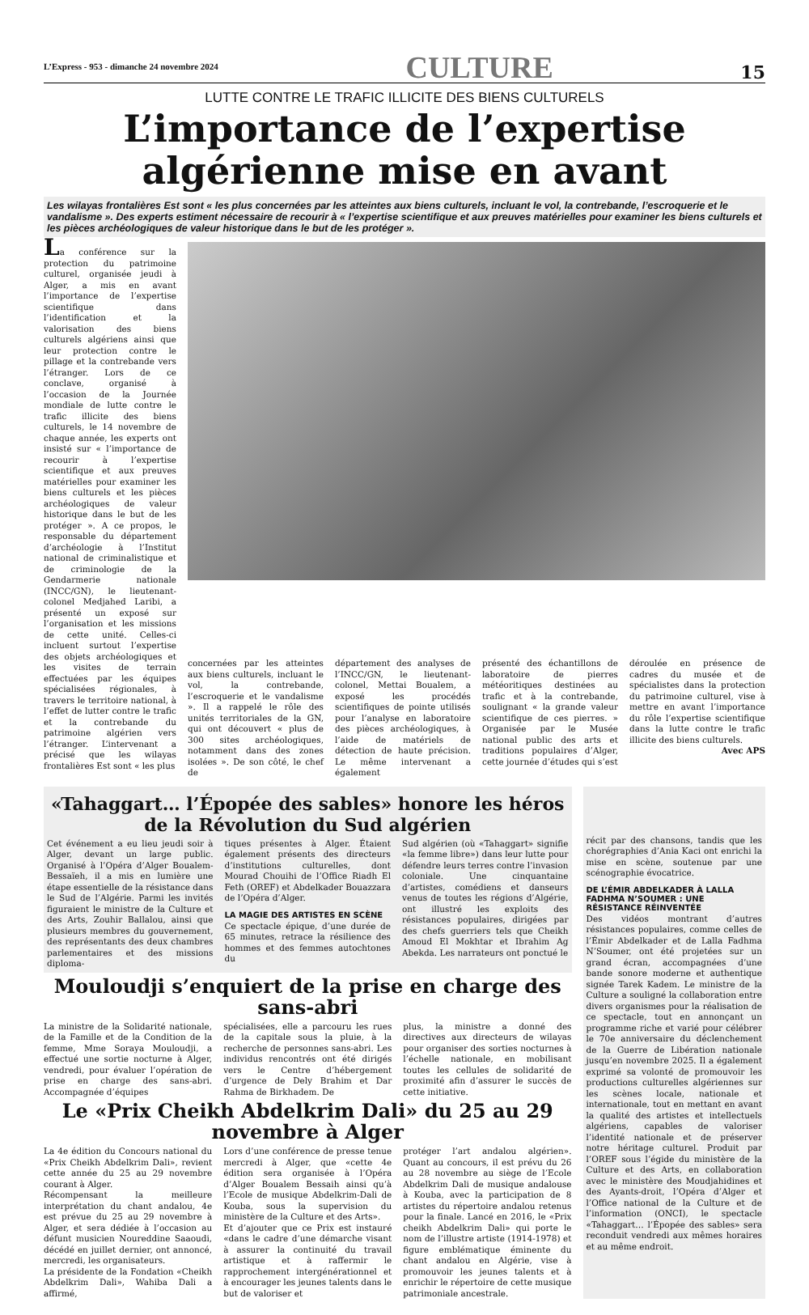L’Express - 953 - dimanche 24 novembre 2024 CULTURE 15
LUTTE CONTRE LE TRAFIC ILLICITE DES BIENS CULTURELS
L’importance de l’expertise algérienne mise en avant
Les wilayas frontalières Est sont « les plus concernées par les atteintes aux biens culturels, incluant le vol, la contrebande, l’escroquerie et le vandalisme ». Des experts estiment nécessaire de recourir à « l’expertise scientifique et aux preuves matérielles pour examiner les biens culturels et les pièces archéologiques de valeur historique dans le but de les protéger ».
La conférence sur la protection du patrimoine culturel, organisée jeudi à Alger, a mis en avant l’importance de l’expertise scientifique dans l’identification et la valorisation des biens culturels algériens ainsi que leur protection contre le pillage et la contrebande vers l’étranger. Lors de ce conclave, organisé à l’occasion de la Journée mondiale de lutte contre le trafic illicite des biens culturels, le 14 novembre de chaque année, les experts ont insisté sur « l’importance de recourir à l’expertise scientifique et aux preuves matérielles pour examiner les biens culturels et les pièces archéologiques de valeur historique dans le but de les protéger ». A ce propos, le responsable du département d’archéologie à l’Institut national de criminalistique et de criminologie de la Gendarmerie nationale (INCC/GN), le lieutenant-colonel Medjahed Laribi, a présenté un exposé sur l’organisation et les missions de cette unité. Celles-ci incluent surtout l’expertise des objets archéologiques et les visites de terrain effectuées par les équipes spécialisées régionales, à travers le territoire national, à l’effet de lutter contre le trafic et la contrebande du patrimoine algérien vers l’étranger. L’intervenant a précisé que les wilayas frontalières Est sont « les plus
concernées par les atteintes aux biens culturels, incluant le vol, la contrebande, l’escroquerie et le vandalisme ». Il a rappelé le rôle des unités territoriales de la GN, qui ont découvert « plus de 300 sites archéologiques, notamment dans des zones isolées ». De son côté, le chef de
département des analyses de l’INCC/GN, le lieutenant-colonel, Mettai Boualem, a exposé les procédés scientifiques de pointe utilisés pour l’analyse en laboratoire des pièces archéologiques, à l’aide de matériels de détection de haute précision. Le même intervenant a également
présenté des échantillons de laboratoire de pierres météoritiques destinées au trafic et à la contrebande, soulignant « la grande valeur scientifique de ces pierres. » Organisée par le Musée national public des arts et traditions populaires d’Alger, cette journée d’études qui s’est
déroulée en présence de cadres du musée et de spécialistes dans la protection du patrimoine culturel, vise à mettre en avant l’importance du rôle l’expertise scientifique dans la lutte contre le trafic illicite des biens culturels.
Avec APS
«Tahaggart… l’Épopée des sables» honore les héros de la Révolution du Sud algérien
Cet événement a eu lieu jeudi soir à Alger, devant un large public. Organisé à l’Opéra d’Alger Boualem-Bessaïeh, il a mis en lumière une étape essentielle de la résistance dans le Sud de l’Algérie. Parmi les invités figuraient le ministre de la Culture et des Arts, Zouhir Ballalou, ainsi que plusieurs membres du gouvernement, des représentants des deux chambres parlementaires et des missions diploma-
tiques présentes à Alger. Étaient également présents des directeurs d’institutions culturelles, dont Mourad Chouihi de l’Office Riadh El Feth (OREF) et Abdelkader Bouazzara de l’Opéra d’Alger.
LA MAGIE DES ARTISTES EN SCÈNE
Ce spectacle épique, d’une durée de 65 minutes, retrace la résilience des hommes et des femmes autochtones du
Sud algérien (où «Tahaggart» signifie «la femme libre») dans leur lutte pour défendre leurs terres contre l’invasion coloniale. Une cinquantaine d’artistes, comédiens et danseurs venus de toutes les régions d’Algérie, ont illustré les exploits des résistances populaires, dirigées par des chefs guerriers tels que Cheikh Amoud El Mokhtar et Ibrahim Ag Abekda. Les narrateurs ont ponctué le
Mouloudji s’enquiert de la prise en charge des sans-abri
La ministre de la Solidarité nationale, de la Famille et de la Condition de la femme, Mme Soraya Mouloudji, a effectué une sortie nocturne à Alger, vendredi, pour évaluer l’opération de prise en charge des sans-abri. Accompagnée d’équipes
spécialisées, elle a parcouru les rues de la capitale sous la pluie, à la recherche de personnes sans-abri. Les individus rencontrés ont été dirigés vers le Centre d’hébergement d’urgence de Dely Brahim et Dar Rahma de Birkhadem. De
plus, la ministre a donné des directives aux directeurs de wilayas pour organiser des sorties nocturnes à l’échelle nationale, en mobilisant toutes les cellules de solidarité de proximité afin d’assurer le succès de cette initiative.
Le «Prix Cheikh Abdelkrim Dali» du 25 au 29 novembre à Alger
La 4e édition du Concours national du «Prix Cheikh Abdelkrim Dali», revient cette année du 25 au 29 novembre courant à Alger.
Récompensant la meilleure interprétation du chant andalou, 4e est prévue du 25 au 29 novembre à Alger, et sera dédiée à l’occasion au défunt musicien Noureddine Saaoudi, décédé en juillet dernier, ont annoncé, mercredi, les organisateurs.
La présidente de la Fondation «Cheikh Abdelkrim Dali», Wahiba Dali a affirmé,
Lors d’une conférence de presse tenue mercredi à Alger, que «cette 4e édition sera organisée à l’Opéra d’Alger Boualem Bessaih ainsi qu’à l’Ecole de musique Abdelkrim-Dali de Kouba, sous la supervision du ministère de la Culture et des Arts».
Et d’ajouter que ce Prix est instauré «dans le cadre d’une démarche visant à assurer la continuité du travail artistique et à raffermir le rapprochement intergénérationnel et à encourager les jeunes talents dans le but de valoriser et
protéger l’art andalou algérien». Quant au concours, il est prévu du 26 au 28 novembre au siège de l’Ecole Abdelkrim Dali de musique andalouse à Kouba, avec la participation de 8 artistes du répertoire andalou retenus pour la finale. Lancé en 2016, le «Prix cheikh Abdelkrim Dali» qui porte le nom de l’illustre artiste (1914-1978) et figure emblématique éminente du chant andalou en Algérie, vise à promouvoir les jeunes talents et à enrichir le répertoire de cette musique patrimoniale ancestrale.
récit par des chansons, tandis que les chorégraphies d’Ania Kaci ont enrichi la mise en scène, soutenue par une scénographie évocatrice.
DE L’ÉMIR ABDELKADER À LALLA FADHMA N’SOUMER : UNE RÉSISTANCE RÉINVENTÉE
Des vidéos montrant d’autres résistances populaires, comme celles de l’Émir Abdelkader et de Lalla Fadhma N’Soumer, ont été projetées sur un grand écran, accompagnées d’une bande sonore moderne et authentique signée Tarek Kadem. Le ministre de la Culture a souligné la collaboration entre divers organismes pour la réalisation de ce spectacle, tout en annonçant un programme riche et varié pour célébrer le 70e anniversaire du déclenchement de la Guerre de Libération nationale jusqu’en novembre 2025. Il a également exprimé sa volonté de promouvoir les productions culturelles algériennes sur les scènes locale, nationale et internationale, tout en mettant en avant la qualité des artistes et intellectuels algériens, capables de valoriser l’identité nationale et de préserver notre héritage culturel. Produit par l’OREF sous l’égide du ministère de la Culture et des Arts, en collaboration avec le ministère des Moudjahidines et des Ayants-droit, l’Opéra d’Alger et l’Office national de la Culture et de l’information (ONCI), le spectacle «Tahaggart… l’Épopée des sables» sera reconduit vendredi aux mêmes horaires et au même endroit.